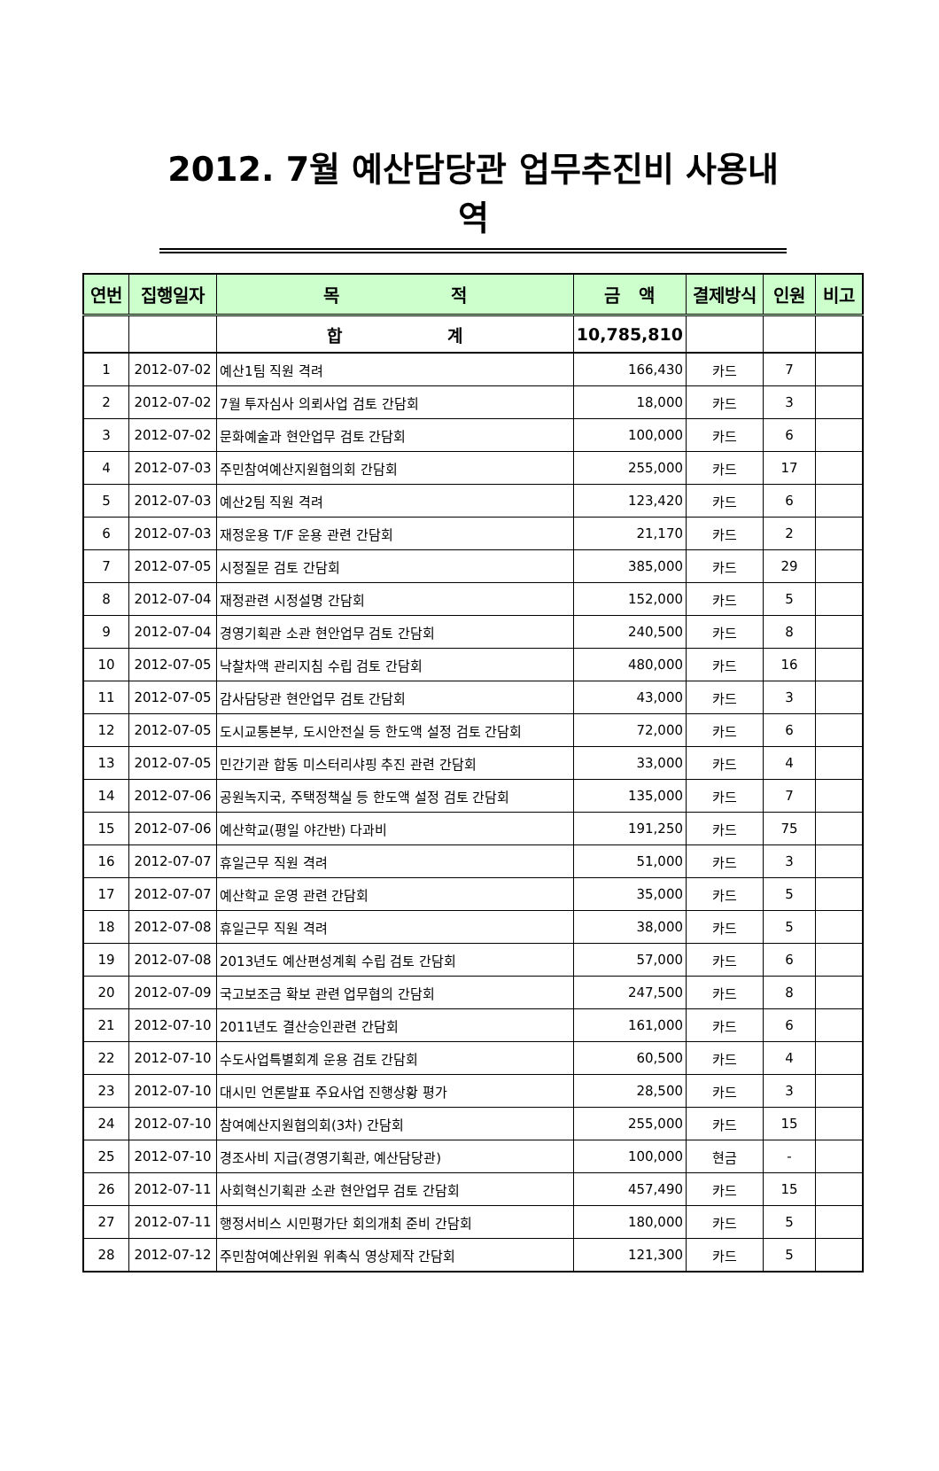2012. 7월 예산담당관 업무추진비 사용내역
| 연번 | 집행일자 | 목 적 | 금 액 | 결제방식 | 인원 | 비고 |
| --- | --- | --- | --- | --- | --- | --- |
| | | 합 계 | 10,785,810 | | | |
| 1 | 2012-07-02 | 예산1팀 직원 격려 | 166,430 | 카드 | 7 | |
| 2 | 2012-07-02 | 7월 투자심사 의뢰사업 검토 간담회 | 18,000 | 카드 | 3 | |
| 3 | 2012-07-02 | 문화예술과 현안업무 검토 간담회 | 100,000 | 카드 | 6 | |
| 4 | 2012-07-03 | 주민참여예산지원협의회 간담회 | 255,000 | 카드 | 17 | |
| 5 | 2012-07-03 | 예산2팀 직원 격려 | 123,420 | 카드 | 6 | |
| 6 | 2012-07-03 | 재정운용 T/F 운용 관련 간담회 | 21,170 | 카드 | 2 | |
| 7 | 2012-07-05 | 시정질문 검토 간담회 | 385,000 | 카드 | 29 | |
| 8 | 2012-07-04 | 재정관련 시정설명 간담회 | 152,000 | 카드 | 5 | |
| 9 | 2012-07-04 | 경영기획관 소관 현안업무 검토 간담회 | 240,500 | 카드 | 8 | |
| 10 | 2012-07-05 | 낙찰차액 관리지침 수립 검토 간담회 | 480,000 | 카드 | 16 | |
| 11 | 2012-07-05 | 감사담당관 현안업무 검토 간담회 | 43,000 | 카드 | 3 | |
| 12 | 2012-07-05 | 도시교통본부, 도시안전실 등 한도액 설정 검토 간담회 | 72,000 | 카드 | 6 | |
| 13 | 2012-07-05 | 민간기관 합동 미스터리샤핑 추진 관련 간담회 | 33,000 | 카드 | 4 | |
| 14 | 2012-07-06 | 공원녹지국, 주택정책실 등 한도액 설정 검토 간담회 | 135,000 | 카드 | 7 | |
| 15 | 2012-07-06 | 예산학교(평일 야간반) 다과비 | 191,250 | 카드 | 75 | |
| 16 | 2012-07-07 | 휴일근무 직원 격려 | 51,000 | 카드 | 3 | |
| 17 | 2012-07-07 | 예산학교 운영 관련 간담회 | 35,000 | 카드 | 5 | |
| 18 | 2012-07-08 | 휴일근무 직원 격려 | 38,000 | 카드 | 5 | |
| 19 | 2012-07-08 | 2013년도 예산편성계획 수립 검토 간담회 | 57,000 | 카드 | 6 | |
| 20 | 2012-07-09 | 국고보조금 확보 관련 업무협의 간담회 | 247,500 | 카드 | 8 | |
| 21 | 2012-07-10 | 2011년도 결산승인관련 간담회 | 161,000 | 카드 | 6 | |
| 22 | 2012-07-10 | 수도사업특별회계 운용 검토 간담회 | 60,500 | 카드 | 4 | |
| 23 | 2012-07-10 | 대시민 언론발표 주요사업 진행상황 평가 | 28,500 | 카드 | 3 | |
| 24 | 2012-07-10 | 참여예산지원협의회(3차) 간담회 | 255,000 | 카드 | 15 | |
| 25 | 2012-07-10 | 경조사비 지급(경영기획관, 예산담당관) | 100,000 | 현금 | - | |
| 26 | 2012-07-11 | 사회혁신기획관 소관 현안업무 검토 간담회 | 457,490 | 카드 | 15 | |
| 27 | 2012-07-11 | 행정서비스 시민평가단 회의개최 준비 간담회 | 180,000 | 카드 | 5 | |
| 28 | 2012-07-12 | 주민참여예산위원 위촉식 영상제작 간담회 | 121,300 | 카드 | 5 | |